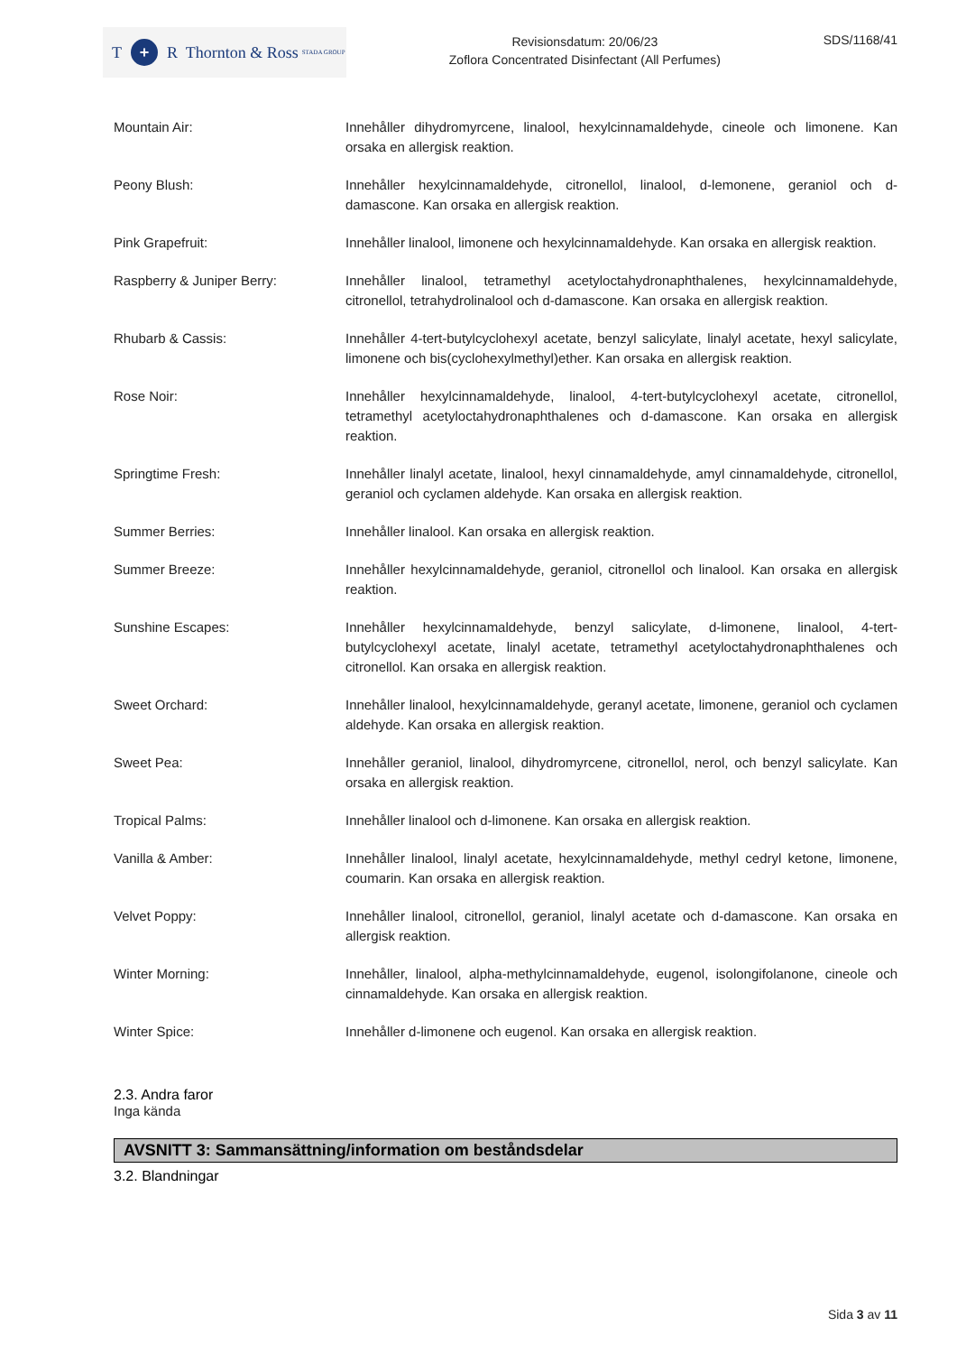T + R Thornton & Ross STADA GROUP
Revisionsdatum: 20/06/23
Zoflora Concentrated Disinfectant (All Perfumes)
SDS/1168/41
Mountain Air: Innehåller dihydromyrcene, linalool, hexylcinnamaldehyde, cineole och limonene. Kan orsaka en allergisk reaktion.
Peony Blush: Innehåller hexylcinnamaldehyde, citronellol, linalool, d-lemonene, geraniol och d-damascone. Kan orsaka en allergisk reaktion.
Pink Grapefruit: Innehåller linalool, limonene och hexylcinnamaldehyde. Kan orsaka en allergisk reaktion.
Raspberry & Juniper Berry: Innehåller linalool, tetramethyl acetyloctahydronaphthalenes, hexylcinnamaldehyde, citronellol, tetrahydrolinalool och d-damascone. Kan orsaka en allergisk reaktion.
Rhubarb & Cassis: Innehåller 4-tert-butylcyclohexyl acetate, benzyl salicylate, linalyl acetate, hexyl salicylate, limonene och bis(cyclohexylmethyl)ether. Kan orsaka en allergisk reaktion.
Rose Noir: Innehåller hexylcinnamaldehyde, linalool, 4-tert-butylcyclohexyl acetate, citronellol, tetramethyl acetyloctahydronaphthalenes och d-damascone. Kan orsaka en allergisk reaktion.
Springtime Fresh: Innehåller linalyl acetate, linalool, hexyl cinnamaldehyde, amyl cinnamaldehyde, citronellol, geraniol och cyclamen aldehyde. Kan orsaka en allergisk reaktion.
Summer Berries: Innehåller linalool. Kan orsaka en allergisk reaktion.
Summer Breeze: Innehåller hexylcinnamaldehyde, geraniol, citronellol och linalool. Kan orsaka en allergisk reaktion.
Sunshine Escapes: Innehåller hexylcinnamaldehyde, benzyl salicylate, d-limonene, linalool, 4-tert-butylcyclohexyl acetate, linalyl acetate, tetramethyl acetyloctahydronaphthalenes och citronellol. Kan orsaka en allergisk reaktion.
Sweet Orchard: Innehåller linalool, hexylcinnamaldehyde, geranyl acetate, limonene, geraniol och cyclamen aldehyde. Kan orsaka en allergisk reaktion.
Sweet Pea: Innehåller geraniol, linalool, dihydromyrcene, citronellol, nerol, och benzyl salicylate. Kan orsaka en allergisk reaktion.
Tropical Palms: Innehåller linalool och d-limonene. Kan orsaka en allergisk reaktion.
Vanilla & Amber: Innehåller linalool, linalyl acetate, hexylcinnamaldehyde, methyl cedryl ketone, limonene, coumarin. Kan orsaka en allergisk reaktion.
Velvet Poppy: Innehåller linalool, citronellol, geraniol, linalyl acetate och d-damascone. Kan orsaka en allergisk reaktion.
Winter Morning: Innehåller, linalool, alpha-methylcinnamaldehyde, eugenol, isolongifolanone, cineole och cinnamaldehyde. Kan orsaka en allergisk reaktion.
Winter Spice: Innehåller d-limonene och eugenol. Kan orsaka en allergisk reaktion.
2.3. Andra faror
Inga kända
AVSNITT 3: Sammansättning/information om beståndsdelar
3.2. Blandningar
Sida 3 av 11